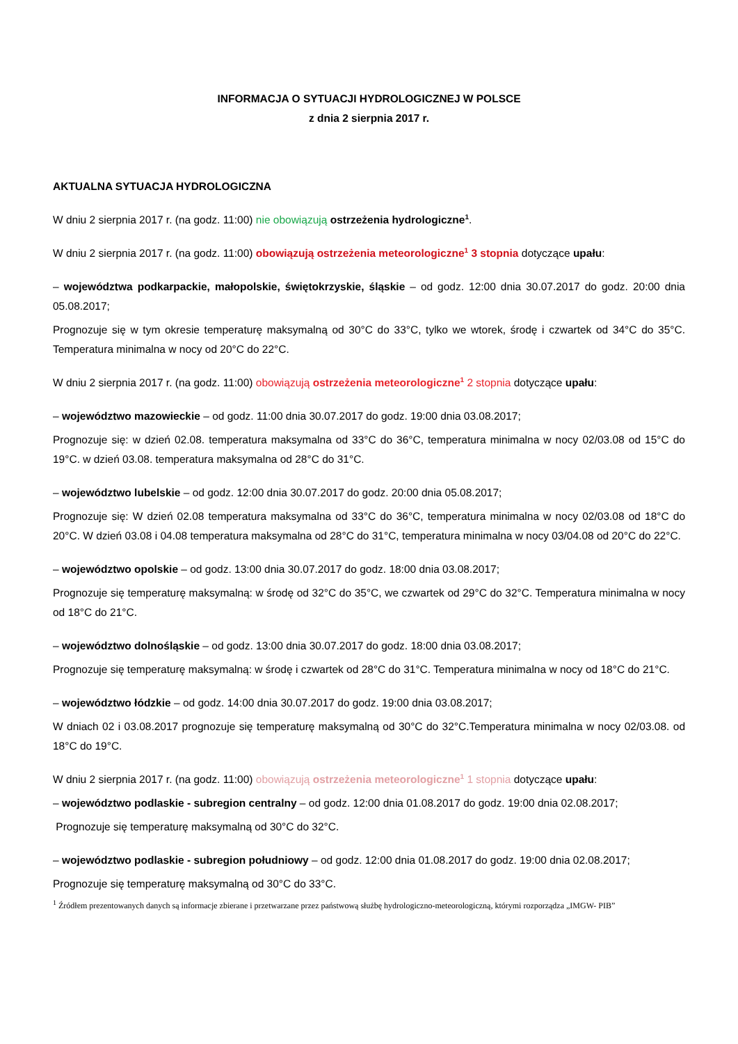INFORMACJA O SYTUACJI HYDROLOGICZNEJ W POLSCE
z dnia 2 sierpnia 2017 r.
AKTUALNA SYTUACJA HYDROLOGICZNA
W dniu 2 sierpnia 2017 r. (na godz. 11:00) nie obowiązują ostrzeżenia hydrologiczne<sup>1</sup>.
W dniu 2 sierpnia 2017 r. (na godz. 11:00) obowiązują ostrzeżenia meteorologiczne<sup>1</sup> 3 stopnia dotyczące upału:
– województwa podkarpackie, małopolskie, świętokrzyskie, śląskie – od godz. 12:00 dnia 30.07.2017 do godz. 20:00 dnia 05.08.2017;
Prognozuje się w tym okresie temperaturę maksymalną od 30°C do 33°C, tylko we wtorek, środę i czwartek od 34°C do 35°C. Temperatura minimalna w nocy od 20°C do 22°C.
W dniu 2 sierpnia 2017 r. (na godz. 11:00) obowiązują ostrzeżenia meteorologiczne<sup>1</sup> 2 stopnia dotyczące upału:
– województwo mazowieckie – od godz. 11:00 dnia 30.07.2017 do godz. 19:00 dnia 03.08.2017;
Prognozuje się: w dzień 02.08. temperatura maksymalna od 33°C do 36°C, temperatura minimalna w nocy 02/03.08 od 15°C do 19°C. w dzień 03.08. temperatura maksymalna od 28°C do 31°C.
– województwo lubelskie – od godz. 12:00 dnia 30.07.2017 do godz. 20:00 dnia 05.08.2017;
Prognozuje się: W dzień 02.08 temperatura maksymalna od 33°C do 36°C, temperatura minimalna w nocy 02/03.08 od 18°C do 20°C. W dzień 03.08 i 04.08 temperatura maksymalna od 28°C do 31°C, temperatura minimalna w nocy 03/04.08 od 20°C do 22°C.
– województwo opolskie – od godz. 13:00 dnia 30.07.2017 do godz. 18:00 dnia 03.08.2017;
Prognozuje się temperaturę maksymalną: w środę od 32°C do 35°C, we czwartek od 29°C do 32°C. Temperatura minimalna w nocy od 18°C do 21°C.
– województwo dolnośląskie – od godz. 13:00 dnia 30.07.2017 do godz. 18:00 dnia 03.08.2017;
Prognozuje się temperaturę maksymalną: w środę i czwartek od 28°C do 31°C. Temperatura minimalna w nocy od 18°C do 21°C.
– województwo łódzkie – od godz. 14:00 dnia 30.07.2017 do godz. 19:00 dnia 03.08.2017;
W dniach 02 i 03.08.2017 prognozuje się temperaturę maksymalną od 30°C do 32°C.Temperatura minimalna w nocy 02/03.08. od 18°C do 19°C.
W dniu 2 sierpnia 2017 r. (na godz. 11:00) obowiązują ostrzeżenia meteorologiczne<sup>1</sup> 1 stopnia dotyczące upału:
– województwo podlaskie - subregion centralny – od godz. 12:00 dnia 01.08.2017 do godz. 19:00 dnia 02.08.2017;
Prognozuje się temperaturę maksymalną od 30°C do 32°C.
– województwo podlaskie - subregion południowy – od godz. 12:00 dnia 01.08.2017 do godz. 19:00 dnia 02.08.2017;
Prognozuje się temperaturę maksymalną od 30°C do 33°C.
<sup>1</sup> Źródłem prezentowanych danych są informacje zbierane i przetwarzane przez państwową służbę hydrologiczno-meteorologiczną, którymi rozporządza „IMGW- PIB”